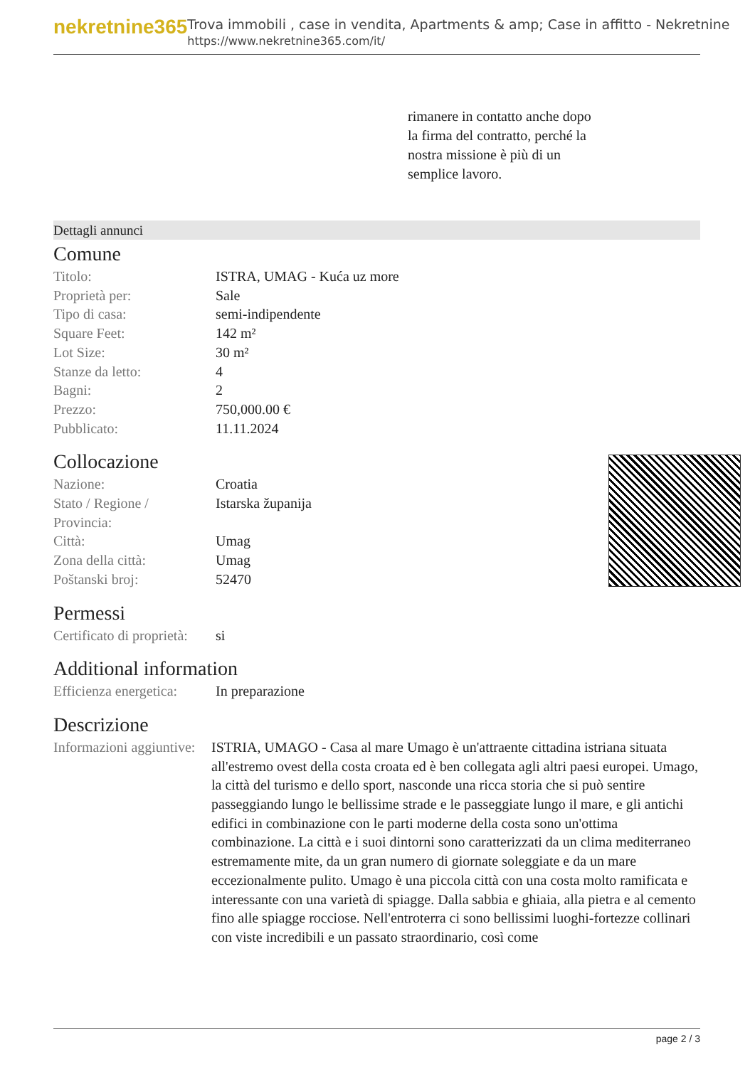nekretnine365
Trova immobili , case in vendita, Apartments & amp; Case in affitto - Nekretnine
https://www.nekretnine365.com/it/
rimanere in contatto anche dopo
la firma del contratto, perché la
nostra missione è più di un
semplice lavoro.
Dettagli annunci
Comune
| Titolo: | ISTRA, UMAG - Kuća uz more |
| Proprietà per: | Sale |
| Tipo di casa: | semi-indipendente |
| Square Feet: | 142 m² |
| Lot Size: | 30 m² |
| Stanze da letto: | 4 |
| Bagni: | 2 |
| Prezzo: | 750,000.00 € |
| Pubblicato: | 11.11.2024 |
Collocazione
| Nazione: | Croatia |
| Stato / Regione / Provincia: | Istarska županija |
| Città: | Umag |
| Zona della città: | Umag |
| Poštanski broj: | 52470 |
Permessi
| Certificato di proprietà: | si |
Additional information
| Efficienza energetica: | In preparazione |
Descrizione
| Informazioni aggiuntive: | ISTRIA, UMAGO - Casa al mare Umago è un'attraente cittadina istriana situata all'estremo ovest della costa croata ed è ben collegata agli altri paesi europei. Umago, la città del turismo e dello sport, nasconde una ricca storia che si può sentire passeggiando lungo le bellissime strade e le passeggiate lungo il mare, e gli antichi edifici in combinazione con le parti moderne della costa sono un'ottima combinazione. La città e i suoi dintorni sono caratterizzati da un clima mediterraneo estremamente mite, da un gran numero di giornate soleggiate e da un mare eccezionalmente pulito. Umago è una piccola città con una costa molto ramificata e interessante con una varietà di spiagge. Dalla sabbia e ghiaia, alla pietra e al cemento fino alle spiagge rocciose. Nell'entroterra ci sono bellissimi luoghi-fortezze collinari con viste incredibili e un passato straordinario, così come |
page 2 / 3